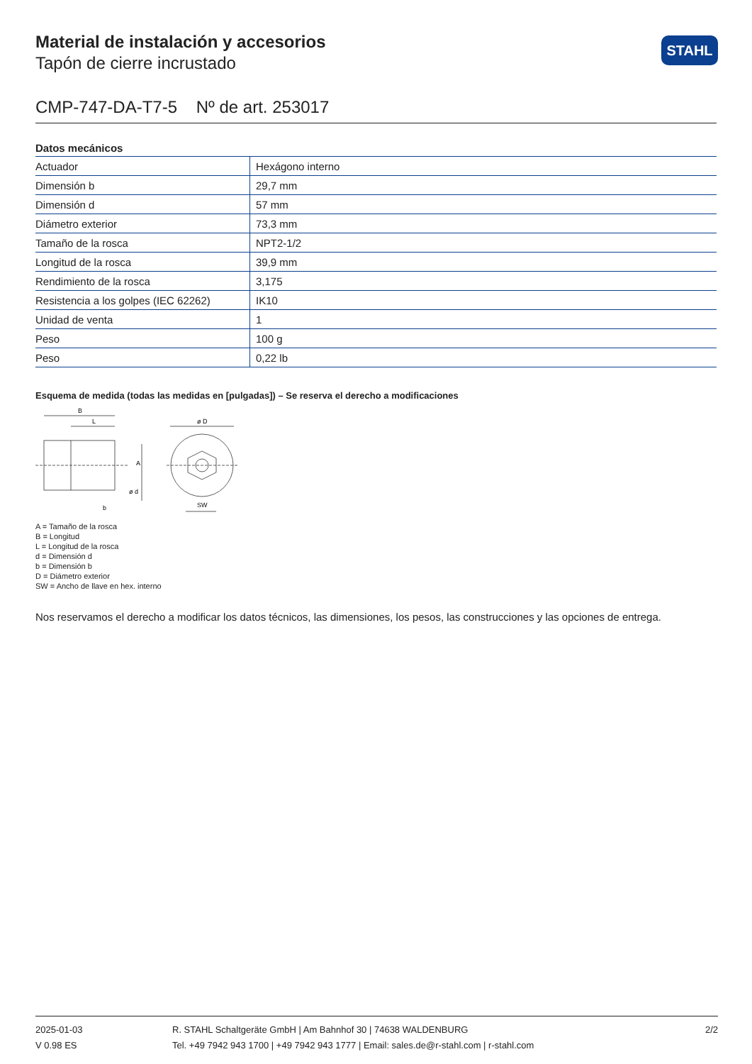STAHL
Material de instalación y accesorios
Tapón de cierre incrustado
CMP-747-DA-T7-5 Nº de art. 253017
Datos mecánicos
| Actuador | Hexágono interno |
| Dimensión b | 29,7 mm |
| Dimensión d | 57 mm |
| Diámetro exterior | 73,3 mm |
| Tamaño de la rosca | NPT2-1/2 |
| Longitud de la rosca | 39,9 mm |
| Rendimiento de la rosca | 3,175 |
| Resistencia a los golpes (IEC 62262) | IK10 |
| Unidad de venta | 1 |
| Peso | 100 g |
| Peso | 0,22 lb |
Esquema de medida (todas las medidas en [pulgadas]) – Se reserva el derecho a modificaciones
B
L
ø D
SW
b
A
ø d
A = Tamaño de la rosca
B = Longitud
L = Longitud de la rosca
d = Dimensión d
b = Dimensión b
D = Diámetro exterior
SW = Ancho de llave en hex. interno
Nos reservamos el derecho a modificar los datos técnicos, las dimensiones, los pesos, las construcciones y las opciones de entrega.
2025-01-03
V 0.98 ES
R. STAHL Schaltgeräte GmbH | Am Bahnhof 30 | 74638 WALDENBURG
Tel. +49 7942 943 1700 | +49 7942 943 1777 | Email: sales.de@r-stahl.com | r-stahl.com
2/2